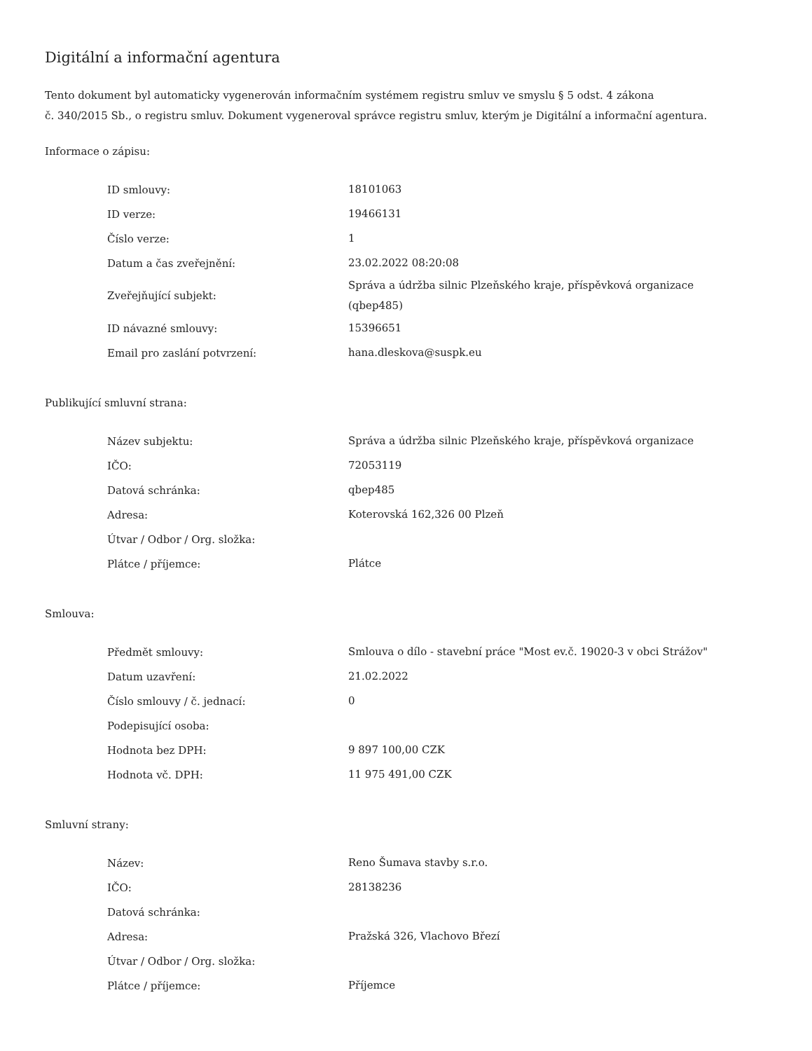Digitální a informační agentura
Tento dokument byl automaticky vygenerován informačním systémem registru smluv ve smyslu § 5 odst. 4 zákona
č. 340/2015 Sb., o registru smluv. Dokument vygeneroval správce registru smluv, kterým je Digitální a informační agentura.
Informace o zápisu:
| ID smlouvy: | 18101063 |
| ID verze: | 19466131 |
| Číslo verze: | 1 |
| Datum a čas zveřejnění: | 23.02.2022 08:20:08 |
| Zveřejňující subjekt: | Správa a údržba silnic Plzeňského kraje, příspěvková organizace (qbep485) |
| ID návazné smlouvy: | 15396651 |
| Email pro zaslání potvrzení: | hana.dleskova@suspk.eu |
Publikující smluvní strana:
| Název subjektu: | Správa a údržba silnic Plzeňského kraje, příspěvková organizace |
| IČO: | 72053119 |
| Datová schránka: | qbep485 |
| Adresa: | Koterovská 162,326 00 Plzeň |
| Útvar / Odbor / Org. složka: | |
| Plátce / příjemce: | Plátce |
Smlouva:
| Předmět smlouvy: | Smlouva o dílo - stavební práce "Most ev.č. 19020-3 v obci Strážov" |
| Datum uzavření: | 21.02.2022 |
| Číslo smlouvy / č. jednací: | 0 |
| Podepisující osoba: | |
| Hodnota bez DPH: | 9 897 100,00 CZK |
| Hodnota vč. DPH: | 11 975 491,00 CZK |
Smluvní strany:
| Název: | Reno Šumava stavby s.r.o. |
| IČO: | 28138236 |
| Datová schránka: | |
| Adresa: | Pražská 326, Vlachovo Březí |
| Útvar / Odbor / Org. složka: | |
| Plátce / příjemce: | Příjemce |